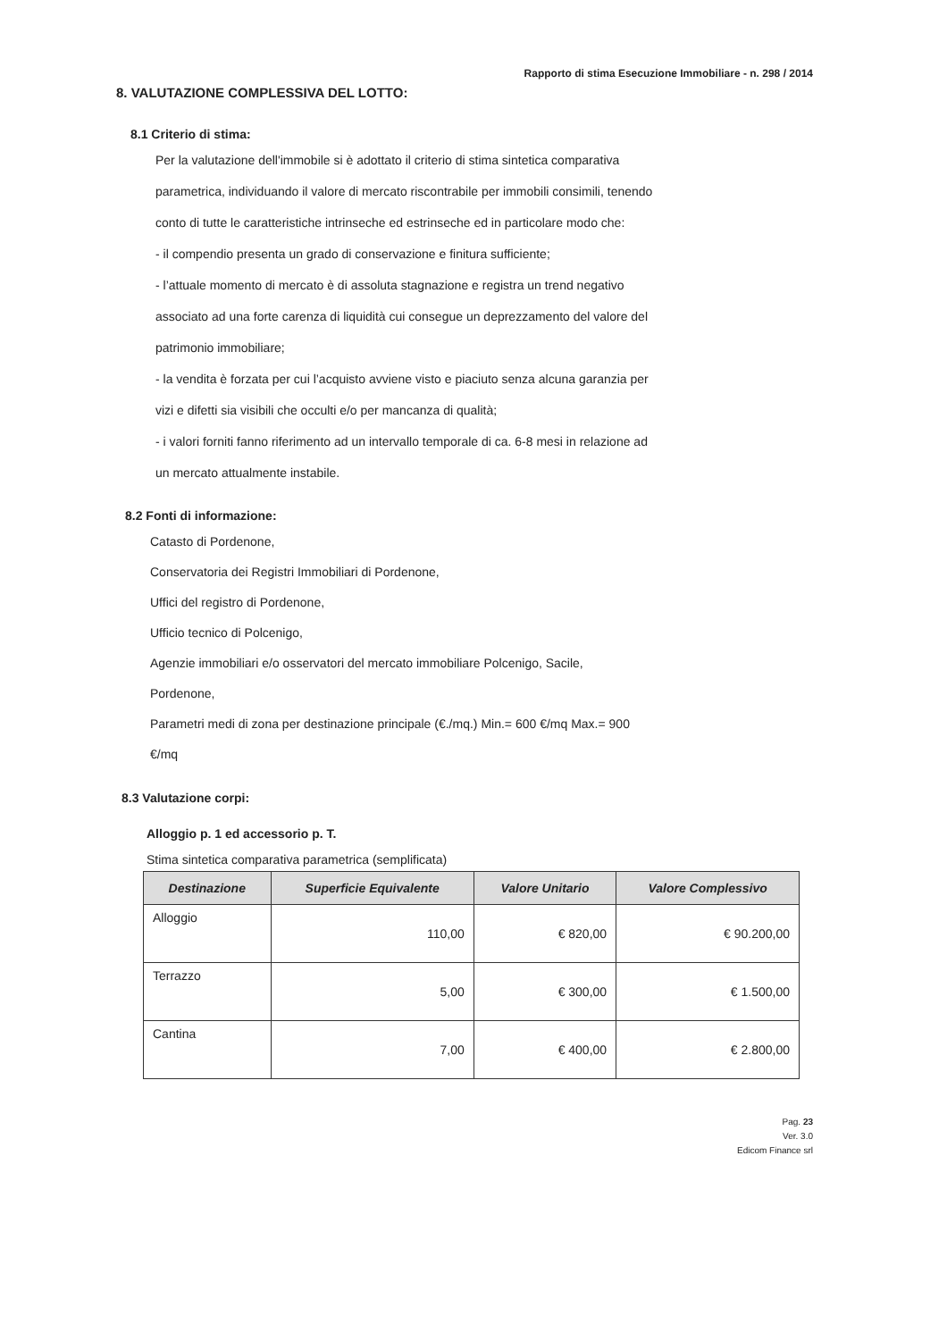Rapporto di stima Esecuzione Immobiliare - n. 298 / 2014
8. VALUTAZIONE COMPLESSIVA DEL LOTTO:
8.1 Criterio di stima:
Per la valutazione dell'immobile si è adottato il criterio di stima sintetica comparativa parametrica, individuando il valore di mercato riscontrabile per immobili consimili, tenendo conto di tutte le caratteristiche intrinseche ed estrinseche ed in particolare modo che:
- il compendio presenta un grado di conservazione e finitura sufficiente;
- l’attuale momento di mercato è di assoluta stagnazione e registra un trend negativo associato ad una forte carenza di liquidità cui consegue un deprezzamento del valore del patrimonio immobiliare;
- la vendita è forzata per cui l’acquisto avviene visto e piaciuto senza alcuna garanzia per vizi e difetti sia visibili che occulti e/o per mancanza di qualità;
- i valori forniti fanno riferimento ad un intervallo temporale di ca. 6-8 mesi in relazione ad un mercato attualmente instabile.
8.2 Fonti di informazione:
Catasto di Pordenone,
Conservatoria dei Registri Immobiliari di Pordenone,
Uffici del registro di Pordenone,
Ufficio tecnico di Polcenigo,
Agenzie immobiliari e/o osservatori del mercato immobiliare Polcenigo, Sacile, Pordenone,
Parametri medi di zona per destinazione principale (€./mq.) Min.= 600 €/mq Max.= 900 €/mq
8.3 Valutazione corpi:
Alloggio p. 1 ed accessorio p. T.
Stima sintetica comparativa parametrica (semplificata)
| Destinazione | Superficie Equivalente | Valore Unitario | Valore Complessivo |
| --- | --- | --- | --- |
| Alloggio | 110,00 | € 820,00 | € 90.200,00 |
| Terrazzo | 5,00 | € 300,00 | € 1.500,00 |
| Cantina | 7,00 | € 400,00 | € 2.800,00 |
Pag. 23
Ver. 3.0
Edicom Finance srl